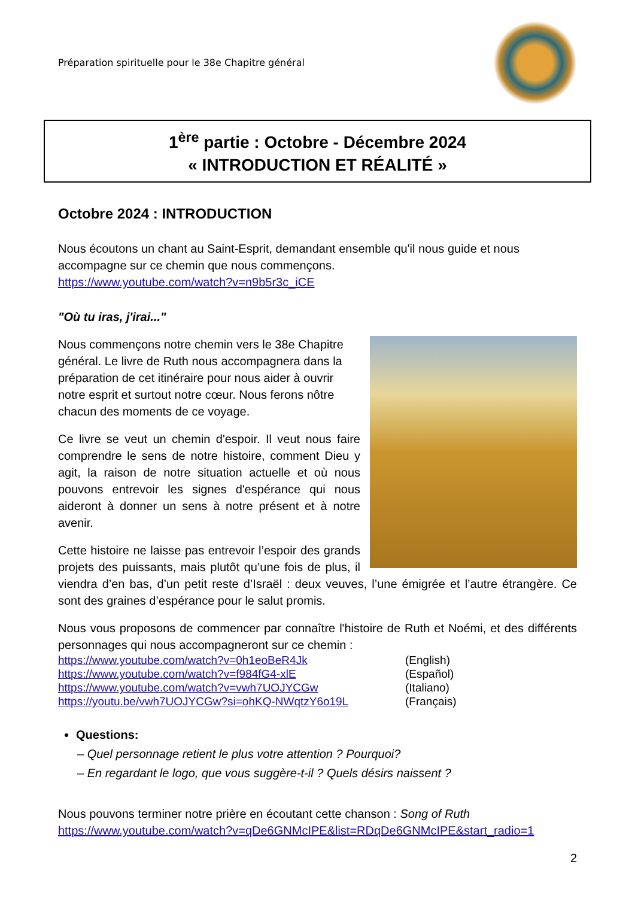Préparation spirituelle pour le 38e Chapitre général
1<sup>ère</sup> partie : Octobre - Décembre 2024
« INTRODUCTION ET RÉALITÉ »
Octobre 2024 : INTRODUCTION
Nous écoutons un chant au Saint-Esprit, demandant ensemble qu'il nous guide et nous accompagne sur ce chemin que nous commençons.
https://www.youtube.com/watch?v=n9b5r3c_iCE
"Où tu iras, j'irai..."
Nous commençons notre chemin vers le 38e Chapitre général. Le livre de Ruth nous accompagnera dans la préparation de cet itinéraire pour nous aider à ouvrir notre esprit et surtout notre cœur. Nous ferons nôtre chacun des moments de ce voyage.
Ce livre se veut un chemin d'espoir. Il veut nous faire comprendre le sens de notre histoire, comment Dieu y agit, la raison de notre situation actuelle et où nous pouvons entrevoir les signes d'espérance qui nous aideront à donner un sens à notre présent et à notre avenir.
Cette histoire ne laisse pas entrevoir l’espoir des grands projets des puissants, mais plutôt qu’une fois de plus, il viendra d’en bas, d’un petit reste d’Israël : deux veuves, l’une émigrée et l’autre étrangère. Ce sont des graines d’espérance pour le salut promis.
Nous vous proposons de commencer par connaître l'histoire de Ruth et Noémi, et des différents personnages qui nous accompagneront sur ce chemin :
https://www.youtube.com/watch?v=0h1eoBeR4Jk (English) https://www.youtube.com/watch?v=f984fG4-xlE (Español) https://www.youtube.com/watch?v=vwh7UOJYCGw (Italiano) https://youtu.be/vwh7UOJYCGw?si=ohKQ-NWqtzY6o19L (Français)
Questions:
– Quel personnage retient le plus votre attention ? Pourquoi?
– En regardant le logo, que vous suggère-t-il ? Quels désirs naissent ?
Nous pouvons terminer notre prière en écoutant cette chanson : Song of Ruth
https://www.youtube.com/watch?v=qDe6GNMcIPE&list=RDqDe6GNMcIPE&start_radio=1
2